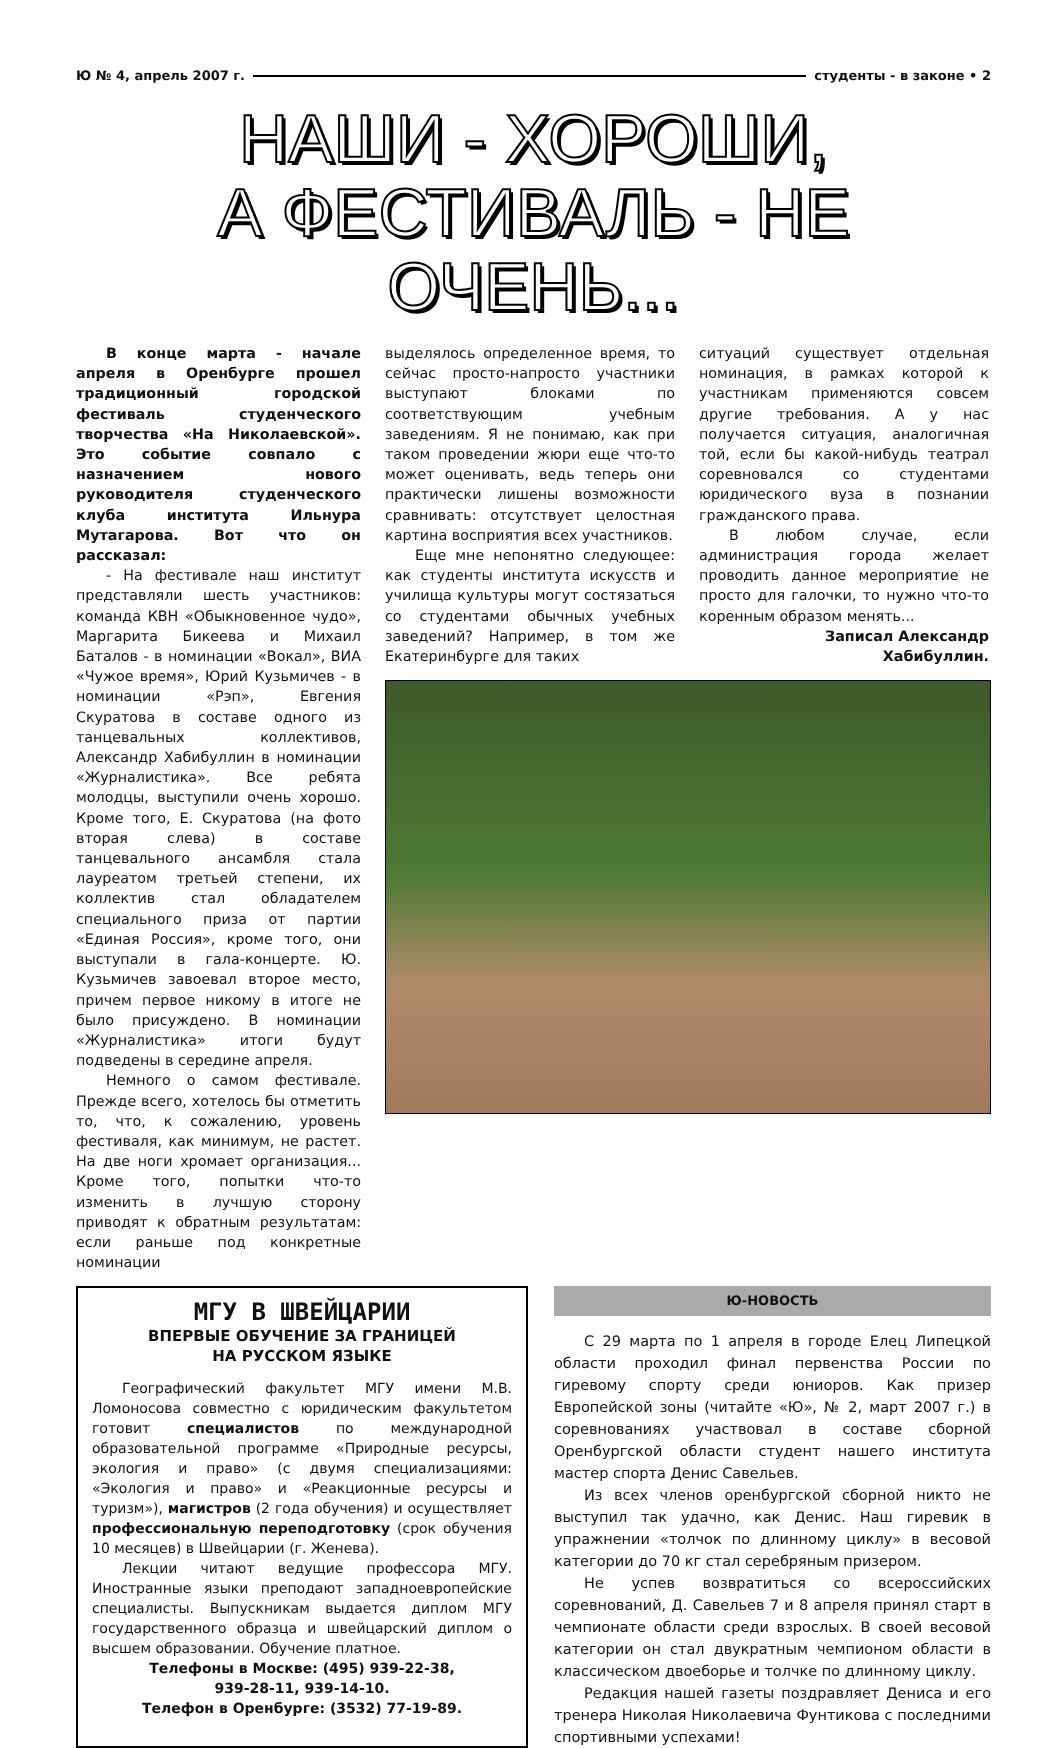Ю № 4, апрель 2007 г. студенты - в законе • 2
НАШИ - ХОРОШИ,
А ФЕСТИВАЛЬ - НЕ ОЧЕНЬ...
В конце марта - начале апреля в Оренбурге прошел традиционный городской фестиваль студенческого творчества «На Николаевской». Это событие совпало с назначением нового руководителя студенческого клуба института Ильнура Мутагарова. Вот что он рассказал:
- На фестивале наш институт представляли шесть участников: команда КВН «Обыкновенное чудо», Маргарита Бикеева и Михаил Баталов - в номинации «Вокал», ВИА «Чужое время», Юрий Кузьмичев - в номинации «Рэп», Евгения Скуратова в составе одного из танцевальных коллективов, Александр Хабибуллин в номинации «Журналистика». Все ребята молодцы, выступили очень хорошо. Кроме того, Е. Скуратова (на фото вторая слева) в составе танцевального ансамбля стала лауреатом третьей степени, их коллектив стал обладателем специального приза от партии «Единая Россия», кроме того, они выступали в гала-концерте. Ю. Кузьмичев завоевал второе место, причем первое никому в итоге не было присуждено. В номинации «Журналистика» итоги будут подведены в середине апреля.
Немного о самом фестивале. Прежде всего, хотелось бы отметить то, что, к сожалению, уровень фестиваля, как минимум, не растет. На две ноги хромает организация... Кроме того, попытки что-то изменить в лучшую сторону приводят к обратным результатам: если раньше под конкретные номинации
выделялось определенное время, то сейчас просто-напросто участники выступают блоками по соответствующим учебным заведениям. Я не понимаю, как при таком проведении жюри еще что-то может оценивать, ведь теперь они практически лишены возможности сравнивать: отсутствует целостная картина восприятия всех участников.
Еще мне непонятно следующее: как студенты института искусств и училища культуры могут состязаться со студентами обычных учебных заведений? Например, в том же Екатеринбурге для таких
ситуаций существует отдельная номинация, в рамках которой к участникам применяются совсем другие требования. А у нас получается ситуация, аналогичная той, если бы какой-нибудь театрал соревновался со студентами юридического вуза в познании гражданского права.
В любом случае, если администрация города желает проводить данное мероприятие не просто для галочки, то нужно что-то коренным образом менять...
Записал Александр Хабибуллин.
МГУ В ШВЕЙЦАРИИ
ВПЕРВЫЕ ОБУЧЕНИЕ ЗА ГРАНИЦЕЙ
НА РУССКОМ ЯЗЫКЕ
Географический факультет МГУ имени М.В. Ломоносова совместно с юридическим факультетом готовит специалистов по международной образовательной программе «Природные ресурсы, экология и право» (с двумя специализациями: «Экология и право» и «Реакционные ресурсы и туризм»), магистров (2 года обучения) и осуществляет профессиональную переподготовку (срок обучения 10 месяцев) в Швейцарии (г. Женева).
Лекции читают ведущие профессора МГУ. Иностранные языки преподают западноевропейские специалисты. Выпускникам выдается диплом МГУ государственного образца и швейцарский диплом о высшем образовании. Обучение платное.
Телефоны в Москве: (495) 939-22-38,
939-28-11, 939-14-10.
Телефон в Оренбурге: (3532) 77-19-89.
Ю-НОВОСТЬ
С 29 марта по 1 апреля в городе Елец Липецкой области проходил финал первенства России по гиревому спорту среди юниоров. Как призер Европейской зоны (читайте «Ю», № 2, март 2007 г.) в соревнованиях участвовал в составе сборной Оренбургской области студент нашего института мастер спорта Денис Савельев.
Из всех членов оренбургской сборной никто не выступил так удачно, как Денис. Наш гиревик в упражнении «толчок по длинному циклу» в весовой категории до 70 кг стал серебряным призером.
Не успев возвратиться со всероссийских соревнований, Д. Савельев 7 и 8 апреля принял старт в чемпионате области среди взрослых. В своей весовой категории он стал двукратным чемпионом области в классическом двоеборье и толчке по длинному циклу.
Редакция нашей газеты поздравляет Дениса и его тренера Николая Николаевича Фунтикова с последними спортивными успехами!